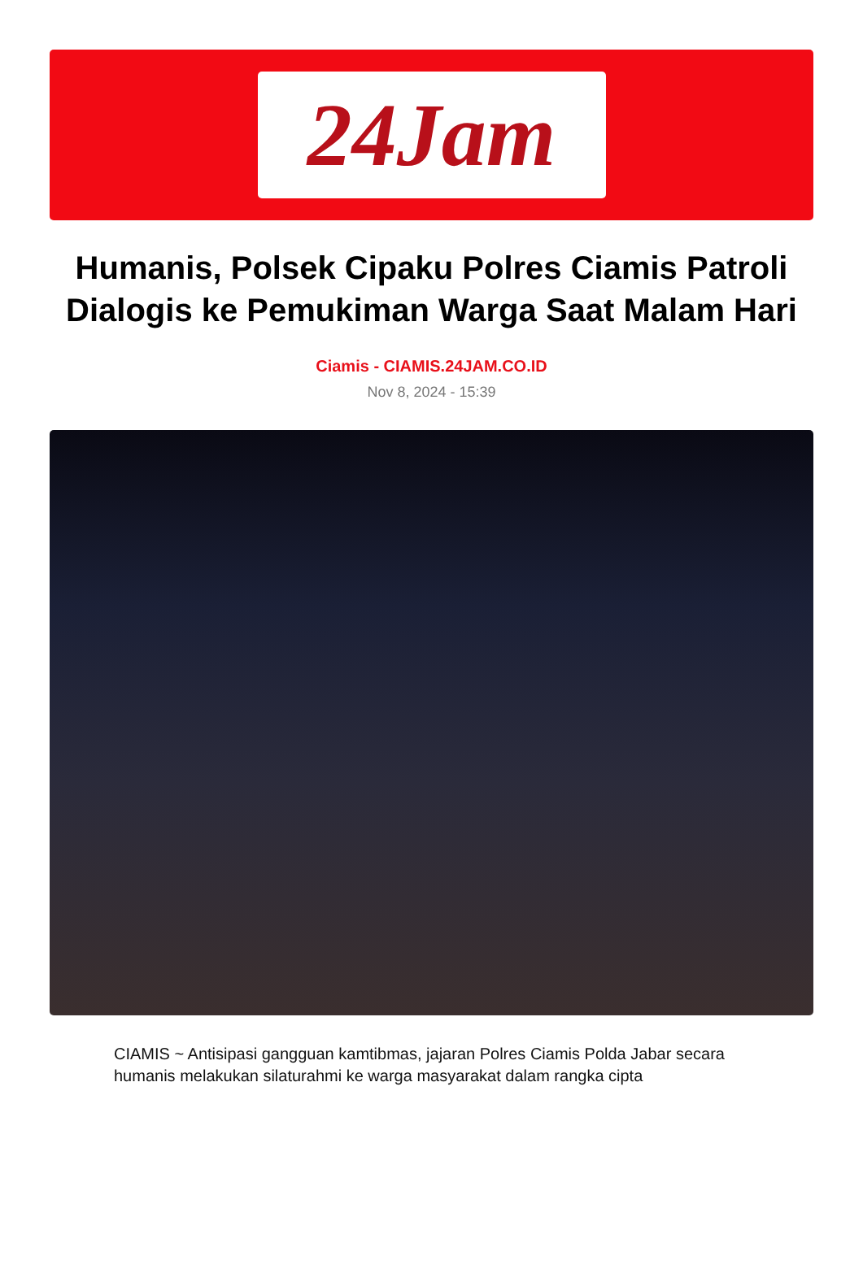24Jam
Humanis, Polsek Cipaku Polres Ciamis Patroli Dialogis ke Pemukiman Warga Saat Malam Hari
Ciamis - CIAMIS.24JAM.CO.ID
Nov 8, 2024 - 15:39
CIAMIS ~ Antisipasi gangguan kamtibmas, jajaran Polres Ciamis Polda Jabar secara humanis melakukan silaturahmi ke warga masyarakat dalam rangka cipta